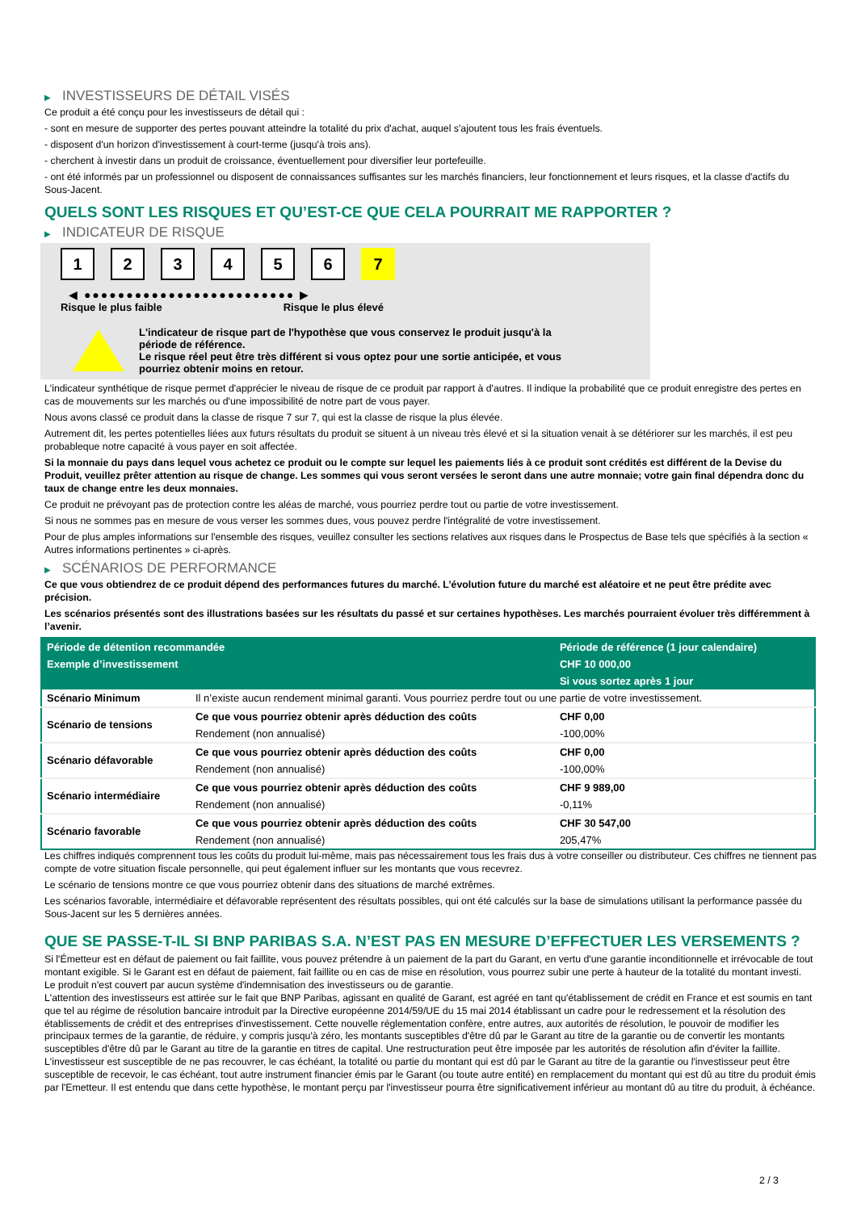▶ INVESTISSEURS DE DÉTAIL VISÉS
Ce produit a été conçu pour les investisseurs de détail qui :
- sont en mesure de supporter des pertes pouvant atteindre la totalité du prix d'achat, auquel s'ajoutent tous les frais éventuels.
- disposent d'un horizon d'investissement à court-terme (jusqu'à trois ans).
- cherchent à investir dans un produit de croissance, éventuellement pour diversifier leur portefeuille.
- ont été informés par un professionnel ou disposent de connaissances suffisantes sur les marchés financiers, leur fonctionnement et leurs risques, et la classe d'actifs du Sous-Jacent.
QUELS SONT LES RISQUES ET QU’EST-CE QUE CELA POURRAIT ME RAPPORTER ?
▶ INDICATEUR DE RISQUE
1 2 3 4 5 6 7
◀ ●●●●●●●●●●●●●●●●●●●●●●●●● ▶
Risque le plus faible Risque le plus élevé
L'indicateur de risque part de l'hypothèse que vous conservez le produit jusqu'à la
période de référence.
Le risque réel peut être très différent si vous optez pour une sortie anticipée, et vous
pourriez obtenir moins en retour.
L'indicateur synthétique de risque permet d'apprécier le niveau de risque de ce produit par rapport à d'autres. Il indique la probabilité que ce produit enregistre des pertes en cas de mouvements sur les marchés ou d'une impossibilité de notre part de vous payer.
Nous avons classé ce produit dans la classe de risque 7 sur 7, qui est la classe de risque la plus élevée.
Autrement dit, les pertes potentielles liées aux futurs résultats du produit se situent à un niveau très élevé et si la situation venait à se détériorer sur les marchés, il est peu probableque notre capacité à vous payer en soit affectée.
Si la monnaie du pays dans lequel vous achetez ce produit ou le compte sur lequel les paiements liés à ce produit sont crédités est différent de la Devise du Produit, veuillez prêter attention au risque de change. Les sommes qui vous seront versées le seront dans une autre monnaie; votre gain final dépendra donc du taux de change entre les deux monnaies.
Ce produit ne prévoyant pas de protection contre les aléas de marché, vous pourriez perdre tout ou partie de votre investissement.
Si nous ne sommes pas en mesure de vous verser les sommes dues, vous pouvez perdre l'intégralité de votre investissement.
Pour de plus amples informations sur l'ensemble des risques, veuillez consulter les sections relatives aux risques dans le Prospectus de Base tels que spécifiés à la section « Autres informations pertinentes » ci-après.
▶ SCÉNARIOS DE PERFORMANCE
Ce que vous obtiendrez de ce produit dépend des performances futures du marché. L’évolution future du marché est aléatoire et ne peut être prédite avec précision.
Les scénarios présentés sont des illustrations basées sur les résultats du passé et sur certaines hypothèses. Les marchés pourraient évoluer très différemment à l’avenir.
| Période de détention recommandée | | Période de référence (1 jour calendaire) |
| --- | --- | --- |
| Exemple d’investissement | | CHF 10 000,00 |
| | | Si vous sortez après 1 jour |
| Scénario Minimum | Il n’existe aucun rendement minimal garanti. Vous pourriez perdre tout ou une partie de votre investissement. | |
| Scénario de tensions | Ce que vous pourriez obtenir après déduction des coûts | CHF 0,00 |
| | Rendement (non annualisé) | -100,00% |
| Scénario défavorable | Ce que vous pourriez obtenir après déduction des coûts | CHF 0,00 |
| | Rendement (non annualisé) | -100,00% |
| Scénario intermédiaire | Ce que vous pourriez obtenir après déduction des coûts | CHF 9 989,00 |
| | Rendement (non annualisé) | -0,11% |
| Scénario favorable | Ce que vous pourriez obtenir après déduction des coûts | CHF 30 547,00 |
| | Rendement (non annualisé) | 205,47% |
Les chiffres indiqués comprennent tous les coûts du produit lui-même, mais pas nécessairement tous les frais dus à votre conseiller ou distributeur. Ces chiffres ne tiennent pas compte de votre situation fiscale personnelle, qui peut également influer sur les montants que vous recevrez.
Le scénario de tensions montre ce que vous pourriez obtenir dans des situations de marché extrêmes.
Les scénarios favorable, intermédiaire et défavorable représentent des résultats possibles, qui ont été calculés sur la base de simulations utilisant la performance passée du Sous-Jacent sur les 5 dernières années.
QUE SE PASSE-T-IL SI BNP PARIBAS S.A. N’EST PAS EN MESURE D’EFFECTUER LES VERSEMENTS ?
Si l'Émetteur est en défaut de paiement ou fait faillite, vous pouvez prétendre à un paiement de la part du Garant, en vertu d'une garantie inconditionnelle et irrévocable de tout montant exigible. Si le Garant est en défaut de paiement, fait faillite ou en cas de mise en résolution, vous pourrez subir une perte à hauteur de la totalité du montant investi.
Le produit n'est couvert par aucun système d'indemnisation des investisseurs ou de garantie.
L'attention des investisseurs est attirée sur le fait que BNP Paribas, agissant en qualité de Garant, est agréé en tant qu'établissement de crédit en France et est soumis en tant que tel au régime de résolution bancaire introduit par la Directive européenne 2014/59/UE du 15 mai 2014 établissant un cadre pour le redressement et la résolution des établissements de crédit et des entreprises d'investissement. Cette nouvelle réglementation confère, entre autres, aux autorités de résolution, le pouvoir de modifier les principaux termes de la garantie, de réduire, y compris jusqu'à zéro, les montants susceptibles d'être dû par le Garant au titre de la garantie ou de convertir les montants susceptibles d'être dû par le Garant au titre de la garantie en titres de capital. Une restructuration peut être imposée par les autorités de résolution afin d'éviter la faillite. L'investisseur est susceptible de ne pas recouvrer, le cas échéant, la totalité ou partie du montant qui est dû par le Garant au titre de la garantie ou l'investisseur peut être susceptible de recevoir, le cas échéant, tout autre instrument financier émis par le Garant (ou toute autre entité) en remplacement du montant qui est dû au titre du produit émis par l'Emetteur. Il est entendu que dans cette hypothèse, le montant perçu par l'investisseur pourra être significativement inférieur au montant dû au titre du produit, à échéance.
2 / 3